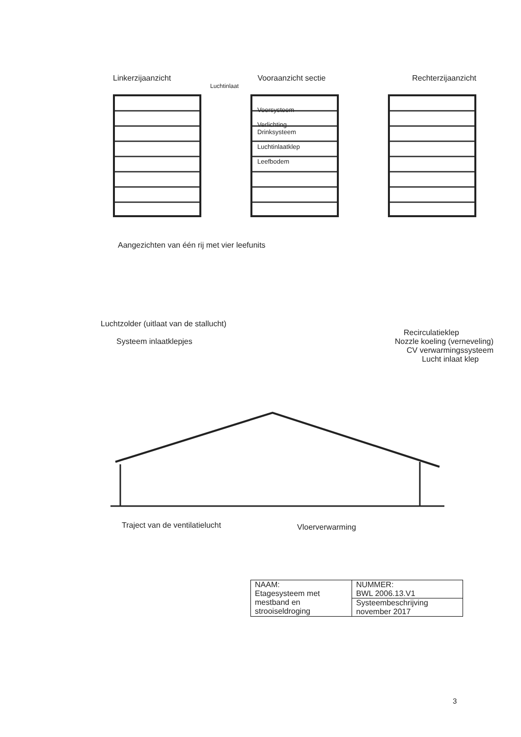Linkerzijaanzicht Vooraanzicht sectie Rechterzijaanzicht
Luchtinlaat
Voersysteem
Verlichting
Drinksysteem
Luchtinlaatklep
Leefbodem
Aangezichten van één rij met vier leefunits
Luchtzolder (uitlaat van de stallucht)
Recirculatieklep
Systeem inlaatklepjes Nozzle koeling (verneveling)
CV verwarmingssysteem
Lucht inlaat klep
Vloerverwarming
Traject van de ventilatielucht
| NAAM: Etagesysteem met mestband en strooiseldroging | NUMMER: BWL 2006.13.V1 |
| | Systeembeschrijving november 2017 |
3